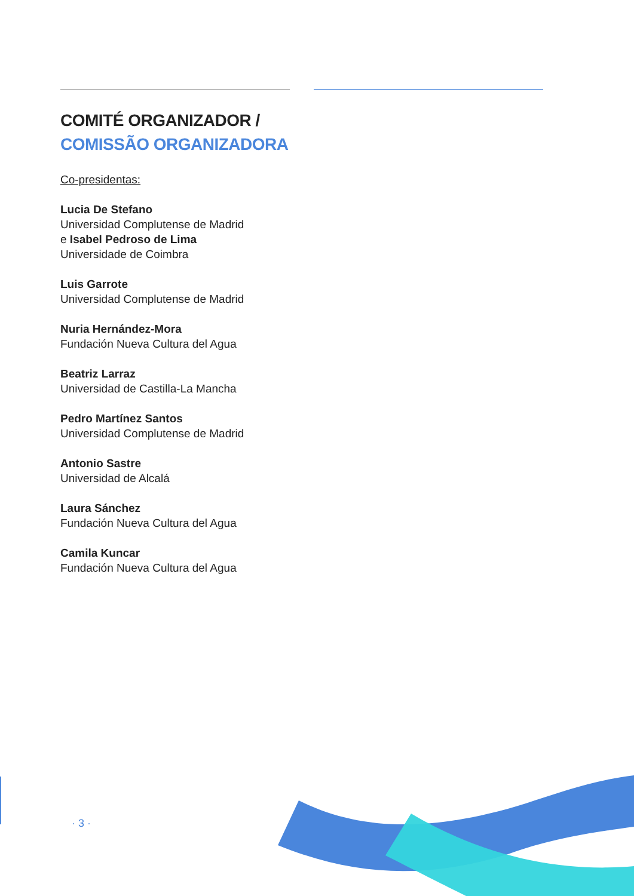COMITÉ ORGANIZADOR /
COMISSÃO ORGANIZADORA
Co-presidentas:
Lucia De Stefano
Universidad Complutense de Madrid
e Isabel Pedroso de Lima
Universidade de Coimbra
Luis Garrote
Universidad Complutense de Madrid
Nuria Hernández-Mora
Fundación Nueva Cultura del Agua
Beatriz Larraz
Universidad de Castilla-La Mancha
Pedro Martínez Santos
Universidad Complutense de Madrid
Antonio Sastre
Universidad de Alcalá
Laura Sánchez
Fundación Nueva Cultura del Agua
Camila Kuncar
Fundación Nueva Cultura del Agua
· 3 ·